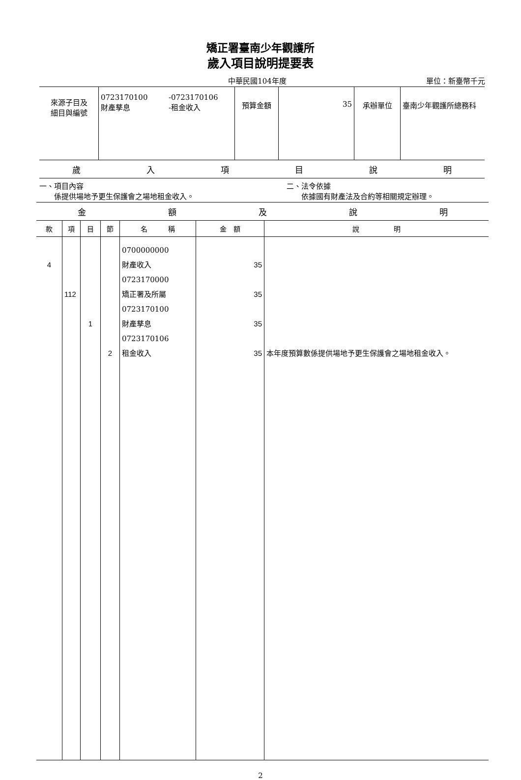矯正署臺南少年觀護所
歲入項目說明提要表
中華民國104年度 單位：新臺幣千元
| 來源子目及 細目與編號 | 0723170100 財產孳息 | -0723170106 -租金收入 | 預算金額 | 35 | 承辦單位 | 臺南少年觀護所總務科 |
歲入項目說明
一、項目內容
　　係提供場地予更生保護會之場地租金收入。
二、法令依據
　　依據國有財產法及合約等相關規定辦理。
金額及說明
| 款 | 項 | 目 | 節 | 名 稱 | 金 額 | 說 明 |
| --- | --- | --- | --- | --- | --- | --- |
| 4 | 112 | 1 | 2 | 0700000000 財產收入 0723170000 矯正署及所屬 0723170100 財產孳息 0723170106 租金收入 | 35 35 35 35 | 本年度預算數係提供場地予更生保護會之場地租金收入。 |
2